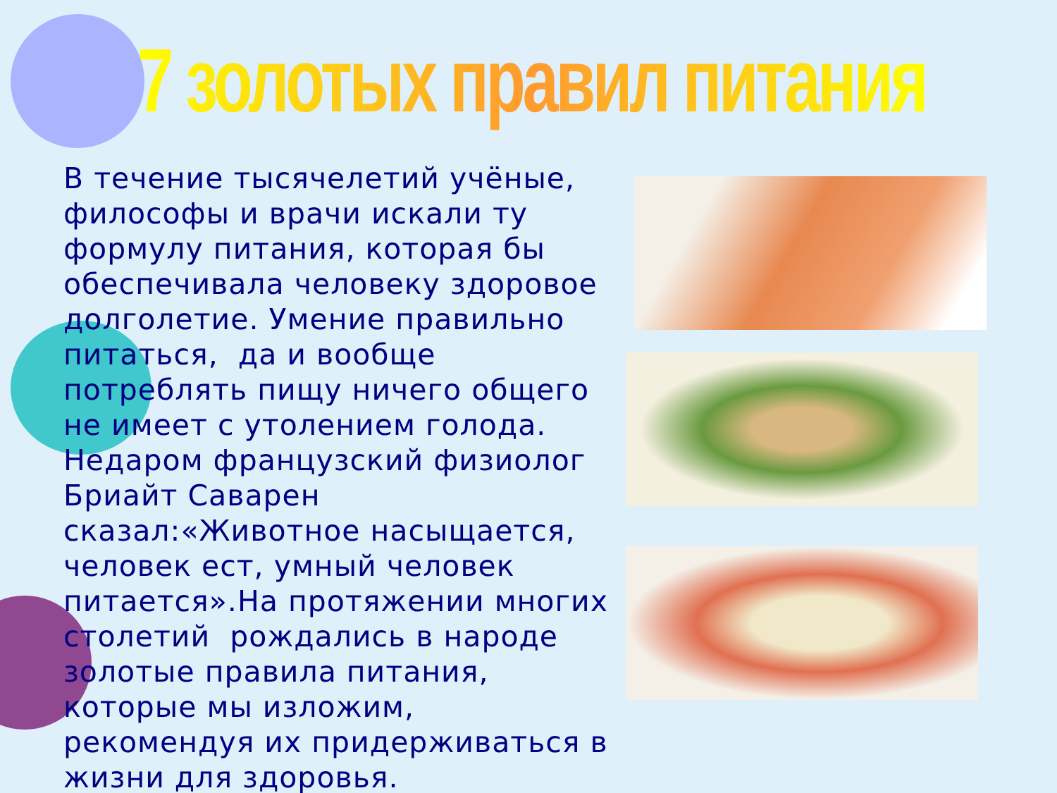7 золотых правил питания
В течение тысячелетий учёные, философы и врачи искали ту формулу питания, которая бы обеспечивала человеку здоровое долголетие. Умение правильно питаться, да и вообще потреблять пищу ничего общего не имеет с утолением голода. Недаром французский физиолог Бриайт Саварен сказал:«Животное насыщается, человек ест, умный человек питается».На протяжении многих столетий рождались в народе золотые правила питания, которые мы изложим, рекомендуя их придерживаться в жизни для здоровья.